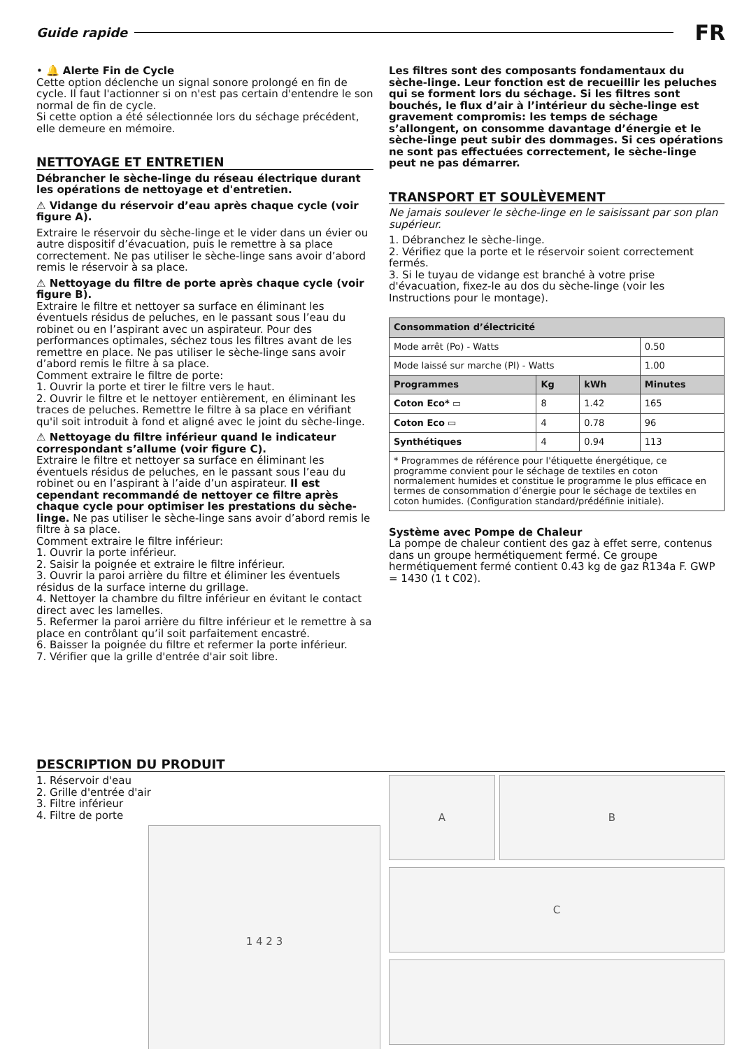Guide rapide
FR
• 🔔 Alerte Fin de Cycle
Cette option déclenche un signal sonore prolongé en fin de cycle. Il faut l'actionner si on n'est pas certain d'entendre le son normal de fin de cycle.
Si cette option a été sélectionnée lors du séchage précédent, elle demeure en mémoire.
NETTOYAGE ET ENTRETIEN
Débrancher le sèche-linge du réseau électrique durant les opérations de nettoyage et d'entretien.
⚠ Vidange du réservoir d’eau après chaque cycle (voir figure A).
Extraire le réservoir du sèche-linge et le vider dans un évier ou autre dispositif d’évacuation, puis le remettre à sa place correctement. Ne pas utiliser le sèche-linge sans avoir d’abord remis le réservoir à sa place.
⚠ Nettoyage du filtre de porte après chaque cycle (voir figure B).
Extraire le filtre et nettoyer sa surface en éliminant les éventuels résidus de peluches, en le passant sous l’eau du robinet ou en l’aspirant avec un aspirateur. Pour des performances optimales, séchez tous les filtres avant de les remettre en place. Ne pas utiliser le sèche-linge sans avoir d’abord remis le filtre à sa place.
Comment extraire le filtre de porte:
1. Ouvrir la porte et tirer le filtre vers le haut.
2. Ouvrir le filtre et le nettoyer entièrement, en éliminant les traces de peluches. Remettre le filtre à sa place en vérifiant qu'il soit introduit à fond et aligné avec le joint du sèche-linge.
⚠ Nettoyage du filtre inférieur quand le indicateur correspondant s’allume (voir figure C).
Extraire le filtre et nettoyer sa surface en éliminant les éventuels résidus de peluches, en le passant sous l’eau du robinet ou en l’aspirant à l’aide d’un aspirateur. Il est cependant recommandé de nettoyer ce filtre après chaque cycle pour optimiser les prestations du sèche-linge. Ne pas utiliser le sèche-linge sans avoir d’abord remis le filtre à sa place.
Comment extraire le filtre inférieur:
1. Ouvrir la porte inférieur.
2. Saisir la poignée et extraire le filtre inférieur.
3. Ouvrir la paroi arrière du filtre et éliminer les éventuels résidus de la surface interne du grillage.
4. Nettoyer la chambre du filtre inférieur en évitant le contact direct avec les lamelles.
5. Refermer la paroi arrière du filtre inférieur et le remettre à sa place en contrôlant qu’il soit parfaitement encastré.
6. Baisser la poignée du filtre et refermer la porte inférieur.
7. Vérifier que la grille d'entrée d'air soit libre.
Les filtres sont des composants fondamentaux du sèche-linge. Leur fonction est de recueillir les peluches qui se forment lors du séchage. Si les filtres sont bouchés, le flux d’air à l’intérieur du sèche-linge est gravement compromis: les temps de séchage s’allongent, on consomme davantage d’énergie et le sèche-linge peut subir des dommages. Si ces opérations ne sont pas effectuées correctement, le sèche-linge peut ne pas démarrer.
TRANSPORT ET SOULÈVEMENT
Ne jamais soulever le sèche-linge en le saisissant par son plan supérieur.
1. Débranchez le sèche-linge.
2. Vérifiez que la porte et le réservoir soient correctement fermés.
3. Si le tuyau de vidange est branché à votre prise d'évacuation, fixez-le au dos du sèche-linge (voir les Instructions pour le montage).
| Consommation d’électricité | | | |
| --- | --- | --- | --- |
| Mode arrêt (Po) - Watts | | | 0.50 |
| Mode laissé sur marche (Pl) - Watts | | | 1.00 |
| Programmes | Kg | kWh | Minutes |
| Coton Eco* ▭ | 8 | 1.42 | 165 |
| Coton Eco ▭ | 4 | 0.78 | 96 |
| Synthétiques | 4 | 0.94 | 113 |
| * Programmes de référence pour l'étiquette énergétique, ce programme convient pour le séchage de textiles en coton normalement humides et constitue le programme le plus efficace en termes de consommation d’énergie pour le séchage de textiles en coton humides. (Configuration standard/prédéfinie initiale). | | | |
Système avec Pompe de Chaleur
La pompe de chaleur contient des gaz à effet serre, contenus dans un groupe hermétiquement fermé. Ce groupe hermétiquement fermé contient 0.43 kg de gaz R134a F. GWP = 1430 (1 t C02).
DESCRIPTION DU PRODUIT
1. Réservoir d'eau
2. Grille d'entrée d'air
3. Filtre inférieur
4. Filtre de porte
1 4 2 3
A B
C